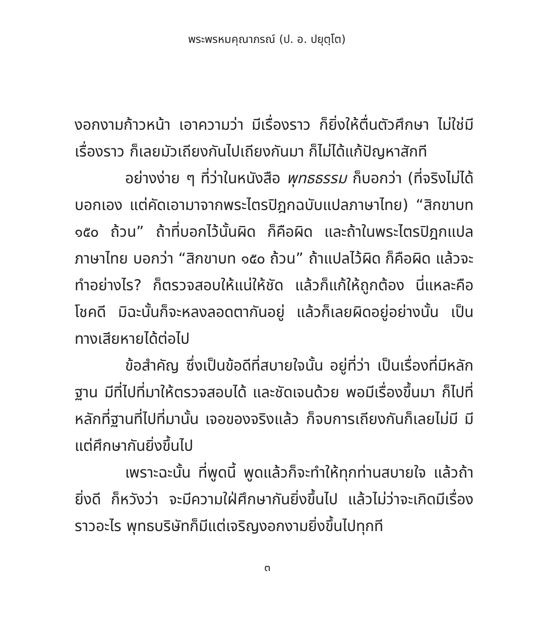พระพรหมคุณาภรณ์ (ป. อ. ปยุตฺโต)
งอกงามก้าวหน้า เอาความว่า มีเรื่องราว ก็ยิ่งให้ตื่นตัวศึกษา ไม่ใช่มีเรื่องราว ก็เลยมัวเถียงกันไปเถียงกันมา ก็ไม่ได้แก้ปัญหาสักที
อย่างง่าย ๆ ที่ว่าในหนังสือ พุทธธรรม ก็บอกว่า (ที่จริงไม่ได้บอกเอง แต่คัดเอามาจากพระไตรปิฎกฉบับแปลภาษาไทย) “สิกขาบท ๑๕๐ ถ้วน” ถ้าที่บอกไว้นั้นผิด ก็คือผิด และถ้าในพระไตรปิฎกแปลภาษาไทย บอกว่า “สิกขาบท ๑๕๐ ถ้วน” ถ้าแปลไว้ผิด ก็คือผิด แล้วจะทำอย่างไร? ก็ตรวจสอบให้แน่ให้ชัด แล้วก็แก้ให้ถูกต้อง นี่แหละคือโชคดี มิฉะนั้นก็จะหลงลอดตากันอยู่ แล้วก็เลยผิดอยู่อย่างนั้น เป็นทางเสียหายได้ต่อไป
ข้อสำคัญ ซึ่งเป็นข้อดีที่สบายใจนั้น อยู่ที่ว่า เป็นเรื่องที่มีหลักฐาน มีที่ไปที่มาให้ตรวจสอบได้ และชัดเจนด้วย พอมีเรื่องขึ้นมา ก็ไปที่หลักที่ฐานที่ไปที่มานั้น เจอของจริงแล้ว ก็จบการเถียงกันก็เลยไม่มี มีแต่ศึกษากันยิ่งขึ้นไป
เพราะฉะนั้น ที่พูดนี้ พูดแล้วก็จะทำให้ทุกท่านสบายใจ แล้วถ้ายิ่งดี ก็หวังว่า จะมีความใฝ่ศึกษากันยิ่งขึ้นไป แล้วไม่ว่าจะเกิดมีเรื่องราวอะไร พุทธบริษัทก็มีแต่เจริญงอกงามยิ่งขึ้นไปทุกที
๓